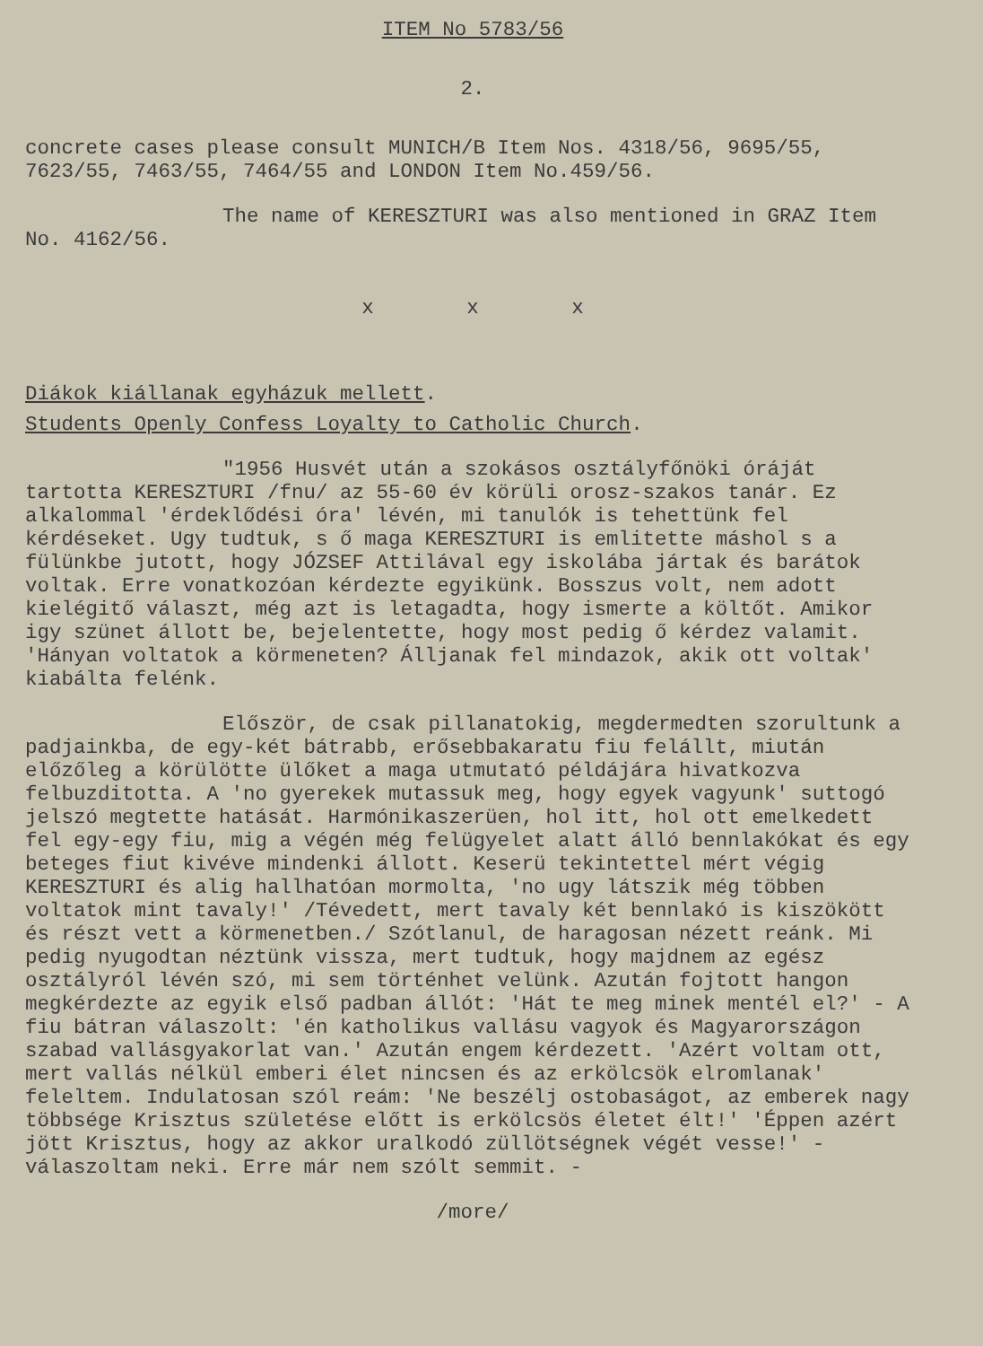ITEM No 5783/56
2.
concrete cases please consult MUNICH/B Item Nos. 4318/56, 9695/55, 7623/55, 7463/55, 7464/55 and LONDON Item No.459/56.
The name of KERESZTURI was also mentioned in GRAZ Item No. 4162/56.
x x x
Diákok kiállanak egyházuk mellett.
Students Openly Confess Loyalty to Catholic Church.
"1956 Husvét után a szokásos osztályfőnöki óráját tartotta KERESZTURI /fnu/ az 55-60 év körüli orosz-szakos tanár. Ez alkalommal 'érdeklődési óra' lévén, mi tanulók is tehettünk fel kérdéseket. Ugy tudtuk, s ő maga KERESZTURI is emlitette máshol s a fülünkbe jutott, hogy JÓZSEF Attilával egy iskolába jártak és barátok voltak. Erre vonatkozóan kérdezte egyikünk. Bosszus volt, nem adott kielégitő választ, még azt is letagadta, hogy ismerte a költőt. Amikor igy szünet állott be, bejelentette, hogy most pedig ő kérdez valamit. 'Hányan voltatok a körmeneten? Álljanak fel mindazok, akik ott voltak' kiabálta felénk.
Először, de csak pillanatokig, megdermedten szorultunk a padjainkba, de egy-két bátrabb, erősebbakaratu fiu felállt, miután előzőleg a körülötte ülőket a maga utmutató példájára hivatkozva felbuzditotta. A 'no gyerekek mutassuk meg, hogy egyek vagyunk' suttogó jelszó megtette hatását. Harmónikaszerüen, hol itt, hol ott emelkedett fel egy-egy fiu, mig a végén még felügyelet alatt álló bennlakókat és egy beteges fiut kivéve mindenki állott. Keserü tekintettel mért végig KERESZTURI és alig hallhatóan mormolta, 'no ugy látszik még többen voltatok mint tavaly!' /Tévedett, mert tavaly két bennlakó is kiszökött és részt vett a körmenetben./ Szótlanul, de haragosan nézett reánk. Mi pedig nyugodtan néztünk vissza, mert tudtuk, hogy majdnem az egész osztályról lévén szó, mi sem történhet velünk. Azután fojtott hangon megkérdezte az egyik első padban állót: 'Hát te meg minek mentél el?' - A fiu bátran válaszolt: 'én katholikus vallásu vagyok és Magyarországon szabad vallásgyakorlat van.' Azután engem kérdezett. 'Azért voltam ott, mert vallás nélkül emberi élet nincsen és az erkölcsök elromlanak' feleltem. Indulatosan szól reám: 'Ne beszélj ostobaságot, az emberek nagy többsége Krisztus születése előtt is erkölcsös életet élt!' 'Éppen azért jött Krisztus, hogy az akkor uralkodó züllötségnek végét vesse!' - válaszoltam neki. Erre már nem szólt semmit. -
/more/